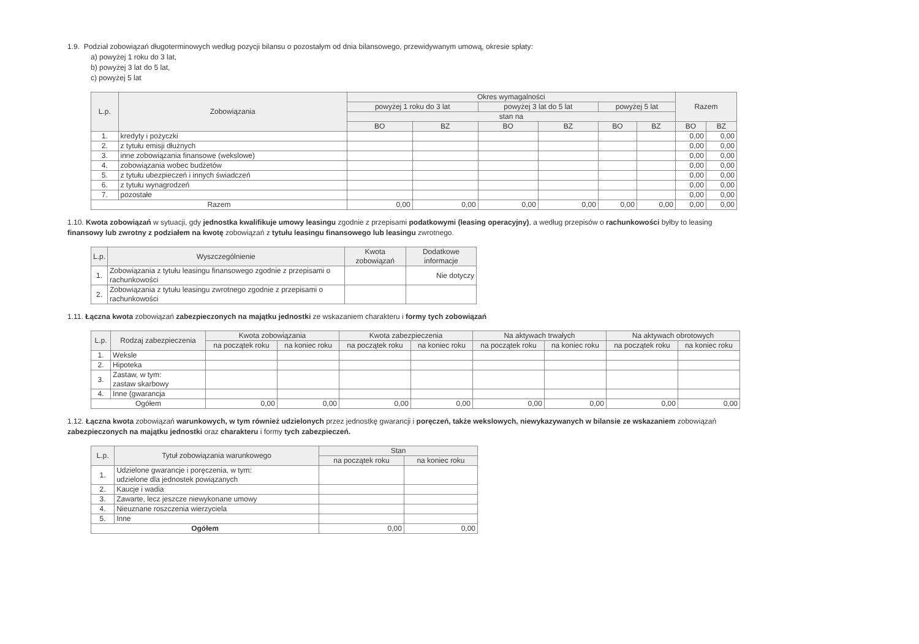1.9. Podział zobowiązań długoterminowych według pozycji bilansu o pozostałym od dnia bilansowego, przewidywanym umową, okresie spłaty:
a) powyżej 1 roku do 3 lat,
b) powyżej 3 lat do 5 lat,
c) powyżej 5 lat
| L.p. | Zobowiązania | Okres wymagalności | | | | | | Razem | |
| --- | --- | --- | --- | --- | --- | --- | --- | --- | --- |
| | | powyżej 1 roku do 3 lat | | powyżej 3 lat do 5 lat | | powyżej 5 lat | | | |
| | | stan na | | | | | | | |
| | | BO | BZ | BO | BZ | BO | BZ | BO | BZ |
| 1. | kredyty i pożyczki | | | | | | | 0,00 | 0,00 |
| 2. | z tytułu emisji dłużnych | | | | | | | 0,00 | 0,00 |
| 3. | inne zobowiązania finansowe (wekslowe) | | | | | | | 0,00 | 0,00 |
| 4. | zobowiązania wobec budżetów | | | | | | | 0,00 | 0,00 |
| 5. | z tytułu ubezpieczeń i innych świadczeń | | | | | | | 0,00 | 0,00 |
| 6. | z tytułu wynagrodzeń | | | | | | | 0,00 | 0,00 |
| 7. | pozostałe | | | | | | | 0,00 | 0,00 |
| Razem | | 0,00 | 0,00 | 0,00 | 0,00 | 0,00 | 0,00 | 0,00 | 0,00 |
1.10. Kwota zobowiązań w sytuacji, gdy jednostka kwalifikuje umowy leasingu zgodnie z przepisami podatkowymi (leasing operacyjny), a według przepisów o rachunkowości byłby to leasing finansowy lub zwrotny z podziałem na kwotę zobowiązań z tytułu leasingu finansowego lub leasingu zwrotnego.
| L.p. | Wyszczególnienie | Kwota zobowiązań | Dodatkowe informacje |
| --- | --- | --- | --- |
| 1. | Zobowiązania z tytułu leasingu finansowego zgodnie z przepisami o rachunkowości | | Nie dotyczy |
| 2. | Zobowiązania z tytułu leasingu zwrotnego zgodnie z przepisami o rachunkowości | | |
1.11. Łączna kwota zobowiązań zabezpieczonych na majątku jednostki ze wskazaniem charakteru i formy tych zobowiązań
| L.p. | Rodzaj zabezpieczenia | Kwota zobowiązania | | Kwota zabezpieczenia | | Na aktywach trwałych | | Na aktywach obrotowych | |
| --- | --- | --- | --- | --- | --- | --- | --- | --- | --- |
| | | na początek roku | na koniec roku | na początek roku | na koniec roku | na początek roku | na koniec roku | na początek roku | na koniec roku |
| 1. | Weksle | | | | | | | | |
| 2. | Hipoteka | | | | | | | | |
| 3. | Zastaw, w tym: zastaw skarbowy | | | | | | | | |
| 4. | Inne (gwarancja | | | | | | | | |
| Ogółem | | 0,00 | 0,00 | 0,00 | 0,00 | 0,00 | 0,00 | 0,00 | 0,00 |
1.12. Łączna kwota zobowiązań warunkowych, w tym również udzielonych przez jednostkę gwarancji i poręczeń, także wekslowych, niewykazywanych w bilansie ze wskazaniem zobowiązań zabezpieczonych na majątku jednostki oraz charakteru i formy tych zabezpieczeń.
| L.p. | Tytuł zobowiązania warunkowego | Stan | |
| --- | --- | --- | --- |
| | | na początek roku | na koniec roku |
| 1. | Udzielone gwarancje i poręczenia, w tym: udzielone dla jednostek powiązanych | | |
| 2. | Kaucje i wadia | | |
| 3. | Zawarte, lecz jeszcze niewykonane umowy | | |
| 4. | Nieuznane roszczenia wierzyciela | | |
| 5. | Inne | | |
| Ogółem | | 0,00 | 0,00 |